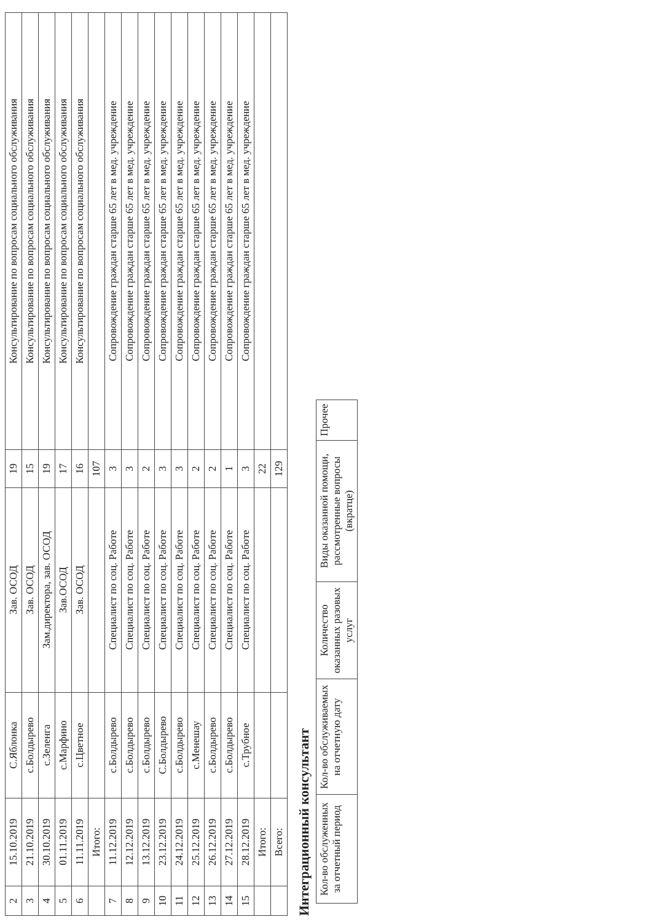| 2 | 15.10.2019 | С.Яблонка | Зав. ОСОД | 19 | Консультирование по вопросам социального обслуживания |
| 3 | 21.10.2019 | с.Болдырево | Зав. ОСОД | 15 | Консультирование по вопросам социального обслуживания |
| 4 | 30.10.2019 | с.Зеленга | Зам.директора, зав. ОСОД | 19 | Консультирование по вопросам социального обслуживания |
| 5 | 01.11.2019 | с.Марфино | Зав.ОСОД | 17 | Консультирование по вопросам социального обслуживания |
| 6 | 11.11.2019 | с.Цветное | Зав. ОСОД | 16 | Консультирование по вопросам социального обслуживания |
| | Итого: | | | 107 | |
| 7 | 11.12.2019 | с.Болдырево | Специалист по соц. Работе | 3 | Сопровождение граждан старше 65 лет в мед. учреждение |
| 8 | 12.12.2019 | с.Болдырево | Специалист по соц. Работе | 3 | Сопровождение граждан старше 65 лет в мед. учреждение |
| 9 | 13.12.2019 | с.Болдырево | Специалист по соц. Работе | 2 | Сопровождение граждан старше 65 лет в мед. учреждение |
| 10 | 23.12.2019 | С.Болдырево | Специалист по соц. Работе | 3 | Сопровождение граждан старше 65 лет в мед. учреждение |
| 11 | 24.12.2019 | с.Болдырево | Специалист по соц. Работе | 3 | Сопровождение граждан старше 65 лет в мед. учреждение |
| 12 | 25.12.2019 | с.Менешау | Специалист по соц. Работе | 2 | Сопровождение граждан старше 65 лет в мед. учреждение |
| 13 | 26.12.2019 | с.Болдырево | Специалист по соц. Работе | 2 | Сопровождение граждан старше 65 лет в мед. учреждение |
| 14 | 27.12.2019 | с.Болдырево | Специалист по соц. Работе | 1 | Сопровождение граждан старше 65 лет в мед. учреждение |
| 15 | 28.12.2019 | с.Трубное | Специалист по соц. Работе | 3 | Сопровождение граждан старше 65 лет в мед. учреждение |
| | Итого: | | | 22 | |
| | Всего: | | | 129 | |
Интеграционный консультант
| Кол-во обслуженных за отчетный период | Кол-во обслуживаемых на отчетную дату | Количество оказанных разовых услуг | Виды оказанной помощи, рассмотренные вопросы (вкратце) | Прочее |
| --- | --- | --- | --- | --- |